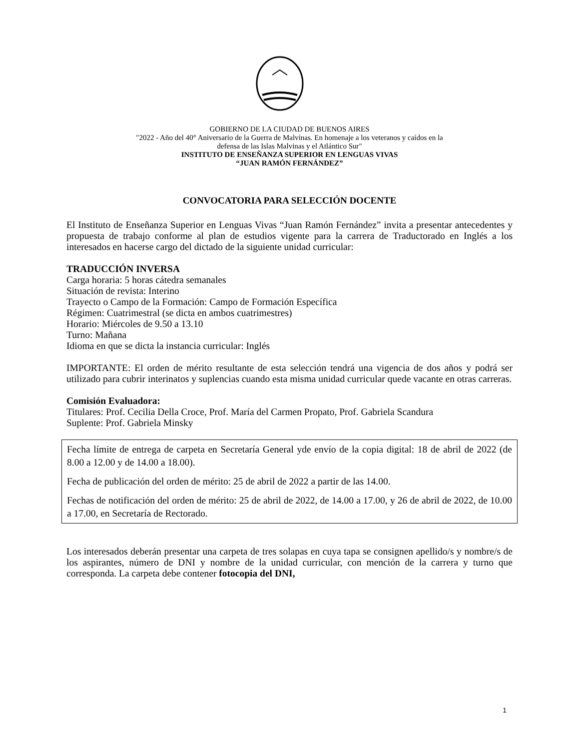GOBIERNO DE LA CIUDAD DE BUENOS AIRES
"2022 - Año del 40° Aniversario de la Guerra de Malvinas. En homenaje a los veteranos y caídos en la
defensa de las Islas Malvinas y el Atlántico Sur"
INSTITUTO DE ENSEÑANZA SUPERIOR EN LENGUAS VIVAS
“JUAN RAMÓN FERNÁNDEZ”
CONVOCATORIA PARA SELECCIÓN DOCENTE
El Instituto de Enseñanza Superior en Lenguas Vivas “Juan Ramón Fernández” invita a presentar antecedentes y propuesta de trabajo conforme al plan de estudios vigente para la carrera de Traductorado en Inglés a los interesados en hacerse cargo del dictado de la siguiente unidad curricular:
TRADUCCIÓN INVERSA
Carga horaria: 5 horas cátedra semanales
Situación de revista: Interino
Trayecto o Campo de la Formación: Campo de Formación Específica
Régimen: Cuatrimestral (se dicta en ambos cuatrimestres)
Horario: Miércoles de 9.50 a 13.10
Turno: Mañana
Idioma en que se dicta la instancia curricular: Inglés
IMPORTANTE: El orden de mérito resultante de esta selección tendrá una vigencia de dos años y podrá ser utilizado para cubrir interinatos y suplencias cuando esta misma unidad curricular quede vacante en otras carreras.
Comisión Evaluadora:
Titulares: Prof. Cecilia Della Croce, Prof. María del Carmen Propato, Prof. Gabriela Scandura
Suplente: Prof. Gabriela Minsky
Fecha límite de entrega de carpeta en Secretaría General yde envío de la copia digital: 18 de abril de 2022 (de 8.00 a 12.00 y de 14.00 a 18.00).
Fecha de publicación del orden de mérito: 25 de abril de 2022 a partir de las 14.00.
Fechas de notificación del orden de mérito: 25 de abril de 2022, de 14.00 a 17.00, y 26 de abril de 2022, de 10.00 a 17.00, en Secretaría de Rectorado.
Los interesados deberán presentar una carpeta de tres solapas en cuya tapa se consignen apellido/s y nombre/s de los aspirantes, número de DNI y nombre de la unidad curricular, con mención de la carrera y turno que corresponda. La carpeta debe contener fotocopia del DNI,
1